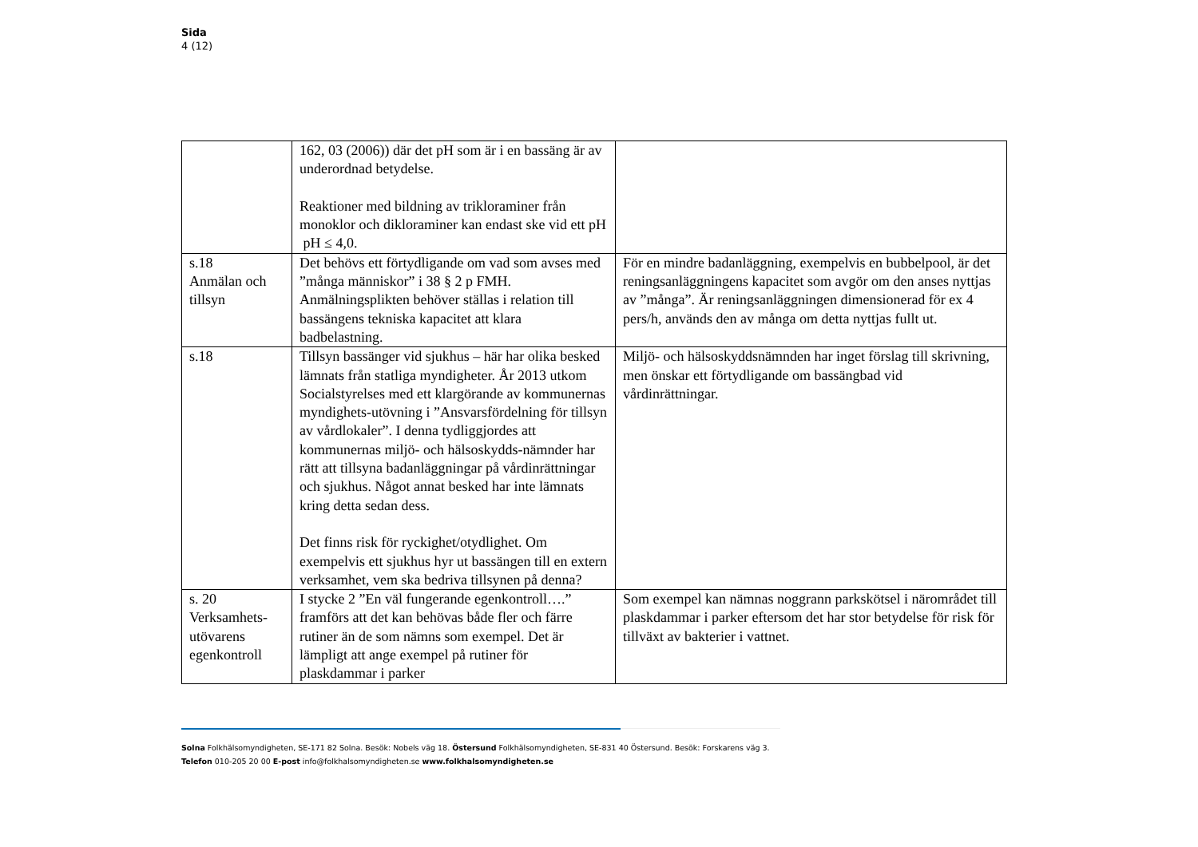Sida
4 (12)
| | 162, 03 (2006)) där det pH som är i en bassäng är av underordnad betydelse. Reaktioner med bildning av trikloraminer från monoklor och dikloraminer kan endast ske vid ett pH pH ≤ 4,0. | |
| s.18 Anmälan och tillsyn | Det behövs ett förtydligande om vad som avses med ”många människor” i 38 § 2 p FMH. Anmälningsplikten behöver ställas i relation till bassängens tekniska kapacitet att klara badbelastning. | För en mindre badanläggning, exempelvis en bubbelpool, är det reningsanläggningens kapacitet som avgör om den anses nyttjas av ”många”. Är reningsanläggningen dimensionerad för ex 4 pers/h, används den av många om detta nyttjas fullt ut. |
| s.18 | Tillsyn bassänger vid sjukhus – här har olika besked lämnats från statliga myndigheter. År 2013 utkom Socialstyrelses med ett klargörande av kommunernas myndighets-utövning i ”Ansvarsfördelning för tillsyn av vårdlokaler”. I denna tydliggjordes att kommunernas miljö- och hälsoskydds-nämnder har rätt att tillsyna badanläggningar på vårdinrättningar och sjukhus. Något annat besked har inte lämnats kring detta sedan dess. Det finns risk för ryckighet/otydlighet. Om exempelvis ett sjukhus hyr ut bassängen till en extern verksamhet, vem ska bedriva tillsynen på denna? | Miljö- och hälsoskyddsnämnden har inget förslag till skrivning, men önskar ett förtydligande om bassängbad vid vårdinrättningar. |
| s. 20 Verksamhets-utövarens egenkontroll | I stycke 2 ”En väl fungerande egenkontroll….” framförs att det kan behövas både fler och färre rutiner än de som nämns som exempel. Det är lämpligt att ange exempel på rutiner för plaskdammar i parker | Som exempel kan nämnas noggrann parkskötsel i närområdet till plaskdammar i parker eftersom det har stor betydelse för risk för tillväxt av bakterier i vattnet. |
Solna Folkhälsomyndigheten, SE-171 82 Solna. Besök: Nobels väg 18. Östersund Folkhälsomyndigheten, SE-831 40 Östersund. Besök: Forskarens väg 3.
Telefon 010-205 20 00 E-post info@folkhalsomyndigheten.se www.folkhalsomyndigheten.se